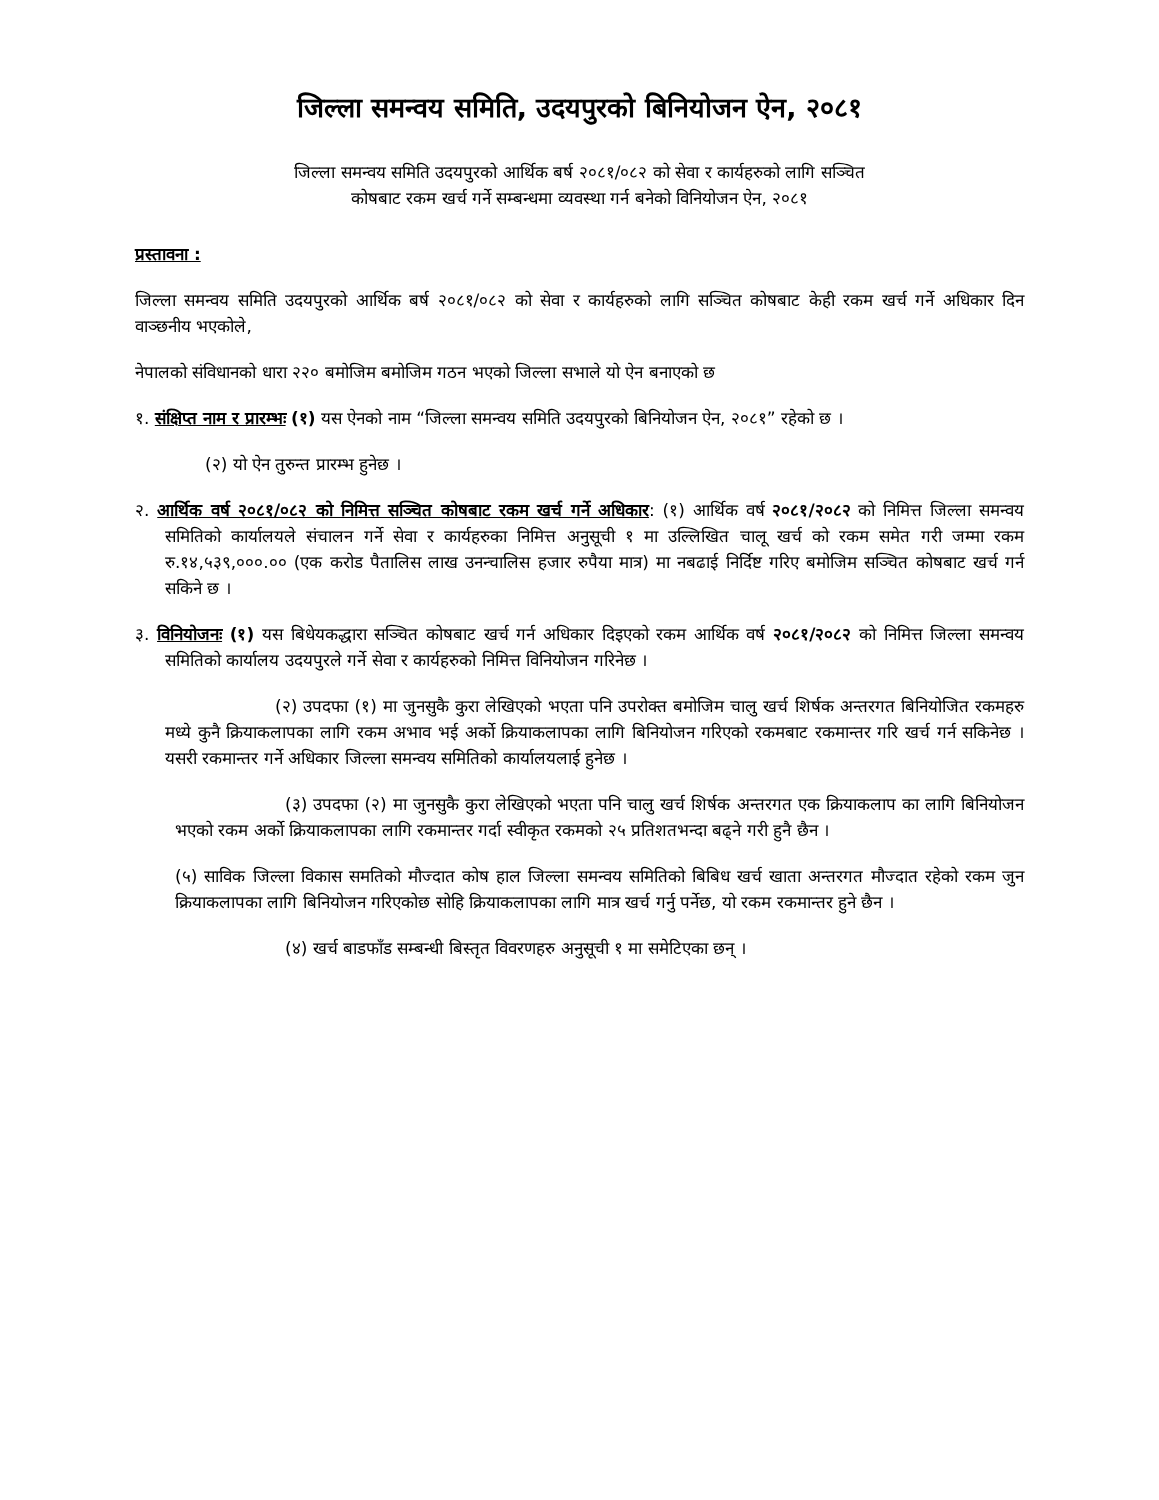जिल्ला समन्वय समिति, उदयपुरको बिनियोजन ऐन, २०८१
जिल्ला समन्वय समिति उदयपुरको आर्थिक बर्ष २०८१/०८२ को सेवा र कार्यहरुको लागि सञ्चित
कोषबाट रकम खर्च गर्ने सम्बन्धमा व्यवस्था गर्न बनेको विनियोजन ऐन, २०८१
प्रस्तावना :
जिल्ला समन्वय समिति उदयपुरको आर्थिक बर्ष २०८१/०८२ को सेवा र कार्यहरुको लागि सञ्चित कोषबाट केही रकम खर्च गर्ने अधिकार दिन वाञ्छनीय भएकोले,
नेपालको संविधानको धारा २२० बमोजिम बमोजिम गठन भएको जिल्ला सभाले यो ऐन बनाएको छ
१. संक्षिप्त नाम र प्रारम्भः (१) यस ऐनको नाम “जिल्ला समन्वय समिति उदयपुरको बिनियोजन ऐन, २०८१” रहेको छ ।
(२) यो ऐन तुरुन्त प्रारम्भ हुनेछ ।
२. आर्थिक वर्ष २०८१/०८२ को निमित्त सञ्चित कोषबाट रकम खर्च गर्ने अधिकार: (१) आर्थिक वर्ष २०८१/२०८२ को निमित्त जिल्ला समन्वय समितिको कार्यालयले संचालन गर्ने सेवा र कार्यहरुका निमित्त अनुसूची १ मा उल्लिखित चालू खर्च को रकम समेत गरी जम्मा रकम रु.१४,५३९,०००.०० (एक करोड पैतालिस लाख उनन्चालिस हजार रुपैया मात्र) मा नबढाई निर्दिष्ट गरिए बमोजिम सञ्चित कोषबाट खर्च गर्न सकिने छ ।
३. विनियोजनः (१) यस बिधेयकद्धारा सञ्चित कोषबाट खर्च गर्न अधिकार दिइएको रकम आर्थिक वर्ष २०८१/२०८२ को निमित्त जिल्ला समन्वय समितिको कार्यालय उदयपुरले गर्ने सेवा र कार्यहरुको निमित्त विनियोजन गरिनेछ ।
(२) उपदफा (१) मा जुनसुकै कुरा लेखिएको भएता पनि उपरोक्त बमोजिम चालु खर्च शिर्षक अन्तरगत बिनियोजित रकमहरु मध्ये कुनै क्रियाकलापका लागि रकम अभाव भई अर्को क्रियाकलापका लागि बिनियोजन गरिएको रकमबाट रकमान्तर गरि खर्च गर्न सकिनेछ । यसरी रकमान्तर गर्ने अधिकार जिल्ला समन्वय समितिको कार्यालयलाई हुनेछ ।
(३) उपदफा (२) मा जुनसुकै कुरा लेखिएको भएता पनि चालु खर्च शिर्षक अन्तरगत एक क्रियाकलाप का लागि बिनियोजन भएको रकम अर्को क्रियाकलापका लागि रकमान्तर गर्दा स्वीकृत रकमको २५ प्रतिशतभन्दा बढ्ने गरी हुनै छैन ।
(५) साविक जिल्ला विकास समतिको मौज्दात कोष हाल जिल्ला समन्वय समितिको बिबिध खर्च खाता अन्तरगत मौज्दात रहेको रकम जुन क्रियाकलापका लागि बिनियोजन गरिएकोछ सोहि क्रियाकलापका लागि मात्र खर्च गर्नु पर्नेछ, यो रकम रकमान्तर हुने छैन ।
(४) खर्च बाडफाँड सम्बन्धी बिस्तृत विवरणहरु अनुसूची १ मा समेटिएका छन् ।